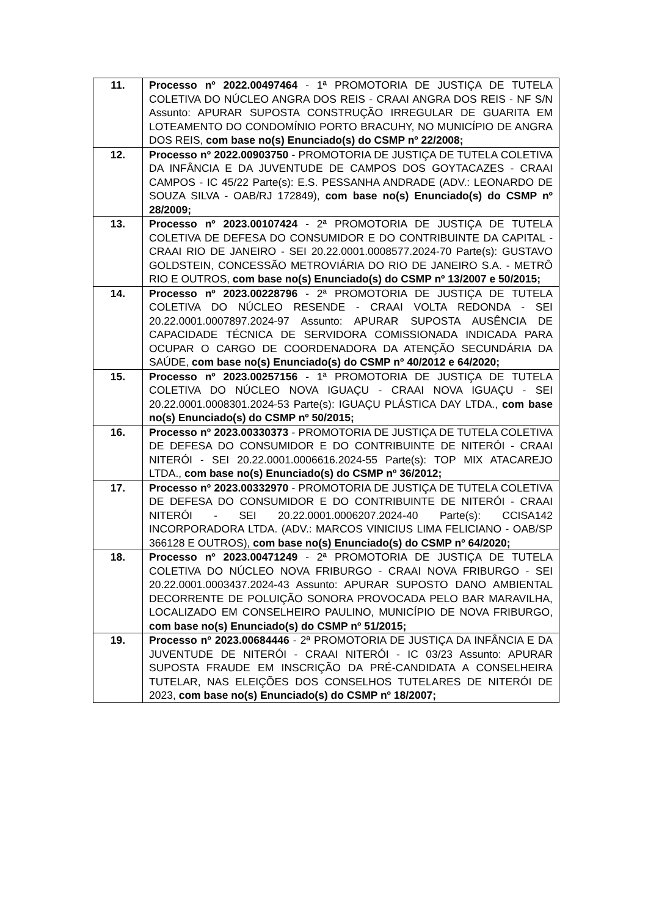| 11. | Processo nº 2022.00497464 - 1ª PROMOTORIA DE JUSTIÇA DE TUTELA COLETIVA DO NÚCLEO ANGRA DOS REIS - CRAAI ANGRA DOS REIS - NF S/N Assunto: APURAR SUPOSTA CONSTRUÇÃO IRREGULAR DE GUARITA EM LOTEAMENTO DO CONDOMÍNIO PORTO BRACUHY, NO MUNICÍPIO DE ANGRA DOS REIS, com base no(s) Enunciado(s) do CSMP nº 22/2008; |
| 12. | Processo nº 2022.00903750 - PROMOTORIA DE JUSTIÇA DE TUTELA COLETIVA DA INFÂNCIA E DA JUVENTUDE DE CAMPOS DOS GOYTACAZES - CRAAI CAMPOS - IC 45/22 Parte(s): E.S. PESSANHA ANDRADE (ADV.: LEONARDO DE SOUZA SILVA - OAB/RJ 172849), com base no(s) Enunciado(s) do CSMP nº 28/2009; |
| 13. | Processo nº 2023.00107424 - 2ª PROMOTORIA DE JUSTIÇA DE TUTELA COLETIVA DE DEFESA DO CONSUMIDOR E DO CONTRIBUINTE DA CAPITAL - CRAAI RIO DE JANEIRO - SEI 20.22.0001.0008577.2024-70 Parte(s): GUSTAVO GOLDSTEIN, CONCESSÃO METROVIÁRIA DO RIO DE JANEIRO S.A. - METRÔ RIO E OUTROS, com base no(s) Enunciado(s) do CSMP nº 13/2007 e 50/2015; |
| 14. | Processo nº 2023.00228796 - 2ª PROMOTORIA DE JUSTIÇA DE TUTELA COLETIVA DO NÚCLEO RESENDE - CRAAI VOLTA REDONDA - SEI 20.22.0001.0007897.2024-97 Assunto: APURAR SUPOSTA AUSÊNCIA DE CAPACIDADE TÉCNICA DE SERVIDORA COMISSIONADA INDICADA PARA OCUPAR O CARGO DE COORDENADORA DA ATENÇÃO SECUNDÁRIA DA SAÚDE, com base no(s) Enunciado(s) do CSMP nº 40/2012 e 64/2020; |
| 15. | Processo nº 2023.00257156 - 1ª PROMOTORIA DE JUSTIÇA DE TUTELA COLETIVA DO NÚCLEO NOVA IGUAÇU - CRAAI NOVA IGUAÇU - SEI 20.22.0001.0008301.2024-53 Parte(s): IGUAÇU PLÁSTICA DAY LTDA., com base no(s) Enunciado(s) do CSMP nº 50/2015; |
| 16. | Processo nº 2023.00330373 - PROMOTORIA DE JUSTIÇA DE TUTELA COLETIVA DE DEFESA DO CONSUMIDOR E DO CONTRIBUINTE DE NITERÓI - CRAAI NITERÓI - SEI 20.22.0001.0006616.2024-55 Parte(s): TOP MIX ATACAREJO LTDA., com base no(s) Enunciado(s) do CSMP nº 36/2012; |
| 17. | Processo nº 2023.00332970 - PROMOTORIA DE JUSTIÇA DE TUTELA COLETIVA DE DEFESA DO CONSUMIDOR E DO CONTRIBUINTE DE NITERÓI - CRAAI NITERÓI - SEI 20.22.0001.0006207.2024-40 Parte(s): CCISA142 INCORPORADORA LTDA. (ADV.: MARCOS VINICIUS LIMA FELICIANO - OAB/SP 366128 E OUTROS), com base no(s) Enunciado(s) do CSMP nº 64/2020; |
| 18. | Processo nº 2023.00471249 - 2ª PROMOTORIA DE JUSTIÇA DE TUTELA COLETIVA DO NÚCLEO NOVA FRIBURGO - CRAAI NOVA FRIBURGO - SEI 20.22.0001.0003437.2024-43 Assunto: APURAR SUPOSTO DANO AMBIENTAL DECORRENTE DE POLUIÇÃO SONORA PROVOCADA PELO BAR MARAVILHA, LOCALIZADO EM CONSELHEIRO PAULINO, MUNICÍPIO DE NOVA FRIBURGO, com base no(s) Enunciado(s) do CSMP nº 51/2015; |
| 19. | Processo nº 2023.00684446 - 2ª PROMOTORIA DE JUSTIÇA DA INFÂNCIA E DA JUVENTUDE DE NITERÓI - CRAAI NITERÓI - IC 03/23 Assunto: APURAR SUPOSTA FRAUDE EM INSCRIÇÃO DA PRÉ-CANDIDATA A CONSELHEIRA TUTELAR, NAS ELEIÇÕES DOS CONSELHOS TUTELARES DE NITERÓI DE 2023, com base no(s) Enunciado(s) do CSMP nº 18/2007; |